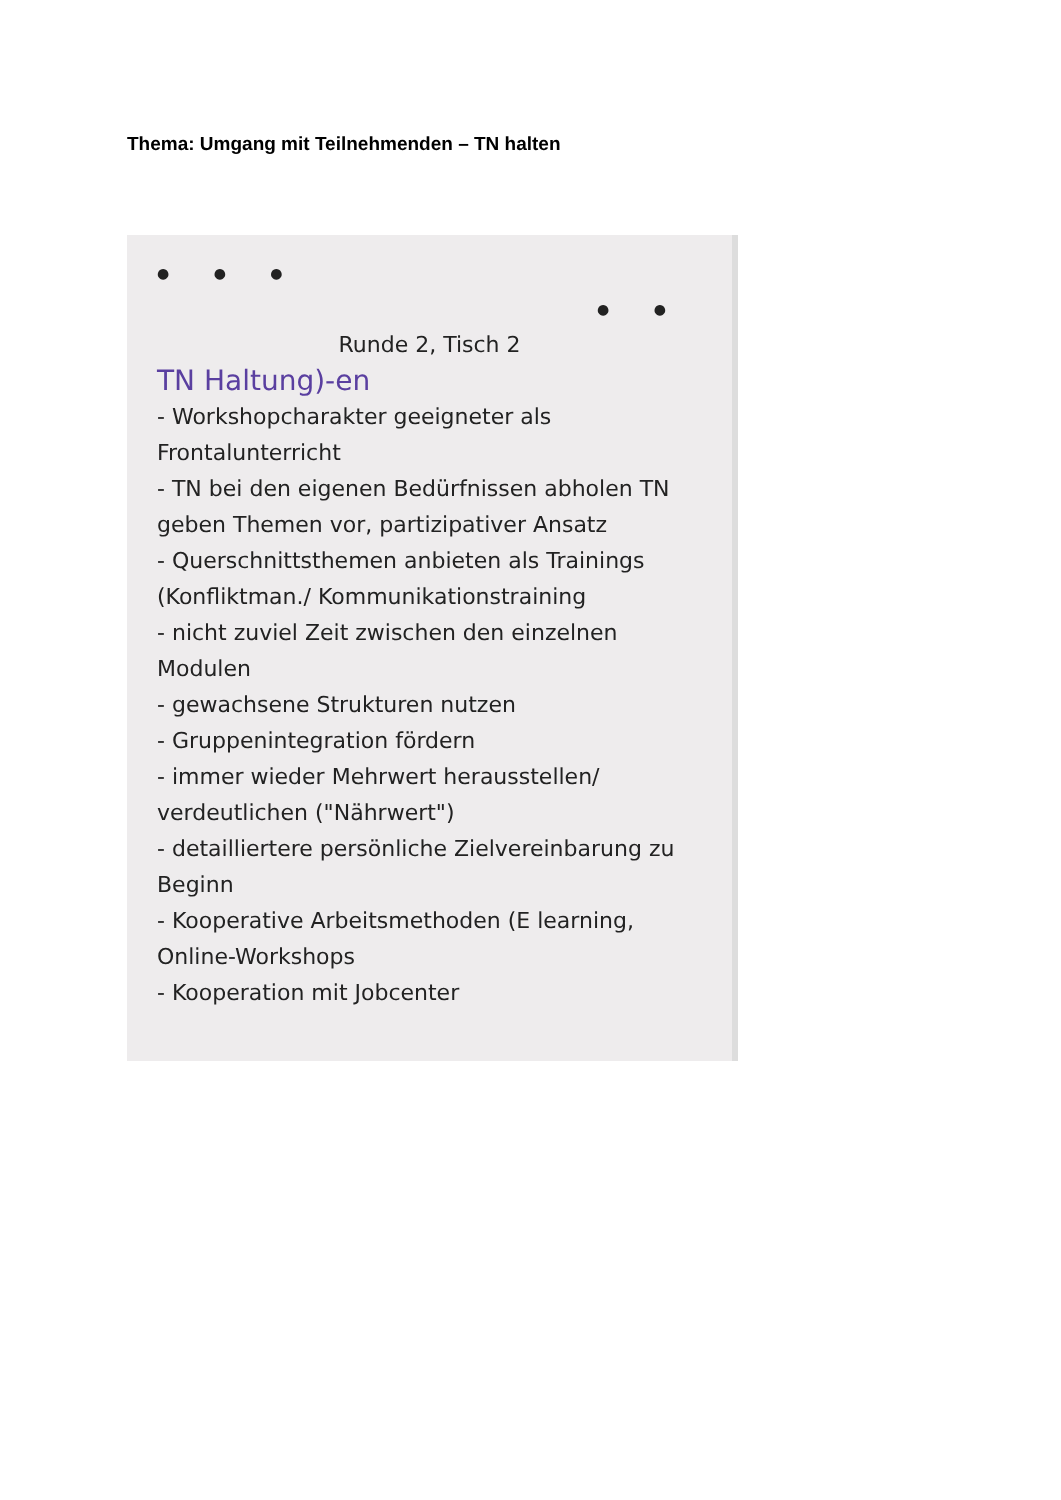Thema: Umgang mit Teilnehmenden – TN halten
● ● ● ● ●
Runde 2, Tisch 2
TN Haltung)-en
- Workshopcharakter geeigneter als Frontalunterricht
- TN bei den eigenen Bedürfnissen abholen TN geben Themen vor, partizipativer Ansatz
- Querschnittsthemen anbieten als Trainings (Konfliktman./ Kommunikationstraining
- nicht zuviel Zeit zwischen den einzelnen Modulen
- gewachsene Strukturen nutzen
- Gruppenintegration fördern
- immer wieder Mehrwert herausstellen/ verdeutlichen ("Nährwert")
- detailliertere persönliche Zielvereinbarung zu Beginn
- Kooperative Arbeitsmethoden (E learning, Online-Workshops
- Kooperation mit Jobcenter